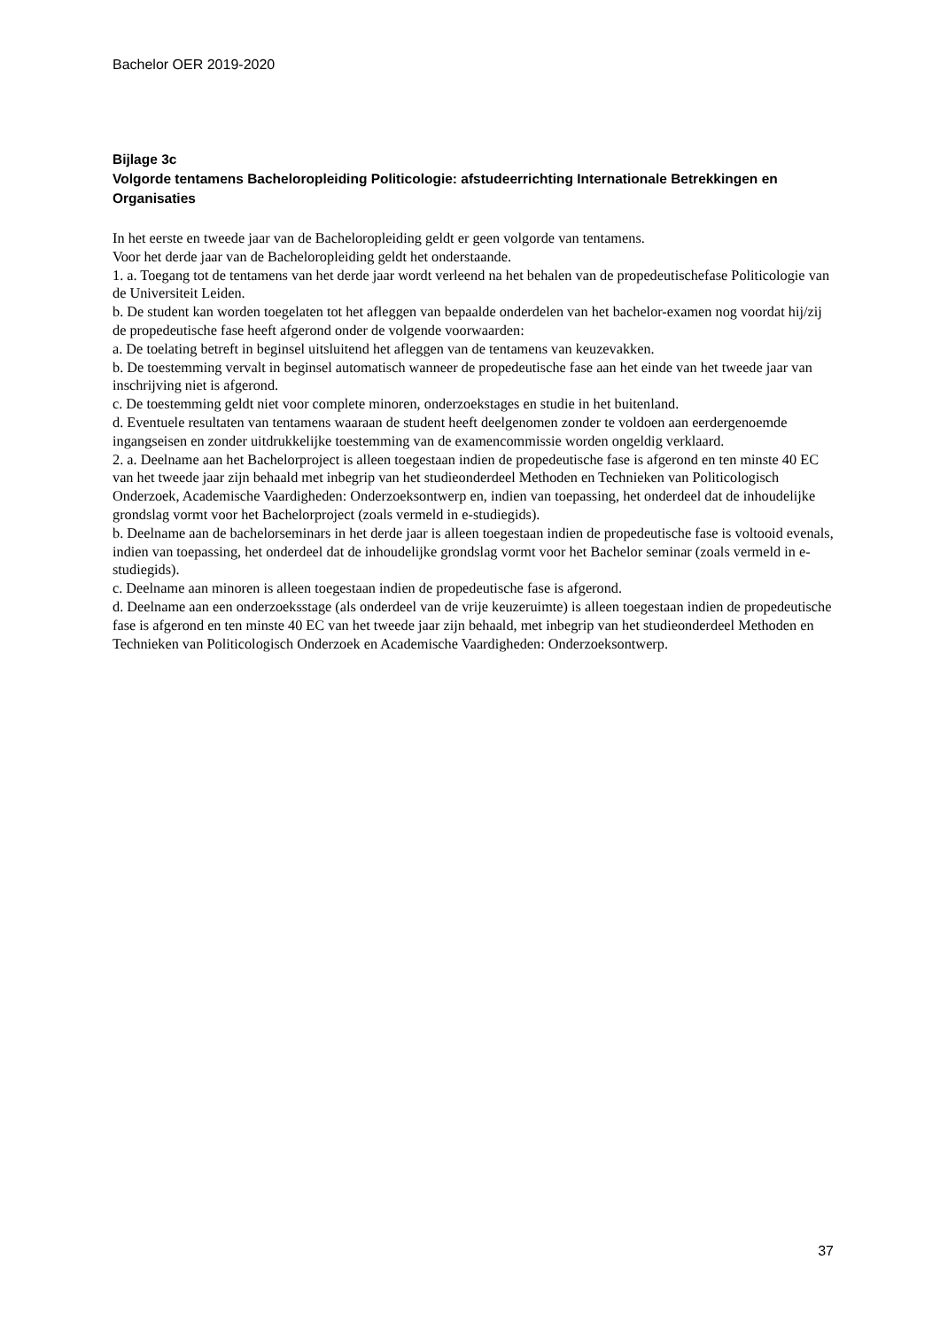Bachelor OER 2019-2020
Bijlage 3c
Volgorde tentamens Bacheloropleiding Politicologie: afstudeerrichting Internationale Betrekkingen en Organisaties
In het eerste en tweede jaar van de Bacheloropleiding geldt er geen volgorde van tentamens.
Voor het derde jaar van de Bacheloropleiding geldt het onderstaande.
1. a. Toegang tot de tentamens van het derde jaar wordt verleend na het behalen van de propedeutischefase Politicologie van de Universiteit Leiden.
b. De student kan worden toegelaten tot het afleggen van bepaalde onderdelen van het bachelor-examen nog voordat hij/zij de propedeutische fase heeft afgerond onder de volgende voorwaarden:
a. De toelating betreft in beginsel uitsluitend het afleggen van de tentamens van keuzevakken.
b. De toestemming vervalt in beginsel automatisch wanneer de propedeutische fase aan het einde van het tweede jaar van inschrijving niet is afgerond.
c. De toestemming geldt niet voor complete minoren, onderzoekstages en studie in het buitenland.
d. Eventuele resultaten van tentamens waaraan de student heeft deelgenomen zonder te voldoen aan eerdergenoemde ingangseisen en zonder uitdrukkelijke toestemming van de examencommissie worden ongeldig verklaard.
2. a. Deelname aan het Bachelorproject is alleen toegestaan indien de propedeutische fase is afgerond en ten minste 40 EC van het tweede jaar zijn behaald met inbegrip van het studieonderdeel Methoden en Technieken van Politicologisch Onderzoek, Academische Vaardigheden: Onderzoeksontwerp en, indien van toepassing, het onderdeel dat de inhoudelijke grondslag vormt voor het Bachelorproject (zoals vermeld in e-studiegids).
b. Deelname aan de bachelorseminars in het derde jaar is alleen toegestaan indien de propedeutische fase is voltooid evenals, indien van toepassing, het onderdeel dat de inhoudelijke grondslag vormt voor het Bachelor seminar (zoals vermeld in e-studiegids).
c. Deelname aan minoren is alleen toegestaan indien de propedeutische fase is afgerond.
d. Deelname aan een onderzoeksstage (als onderdeel van de vrije keuzeruimte) is alleen toegestaan indien de propedeutische fase is afgerond en ten minste 40 EC van het tweede jaar zijn behaald, met inbegrip van het studieonderdeel Methoden en Technieken van Politicologisch Onderzoek en Academische Vaardigheden: Onderzoeksontwerp.
37